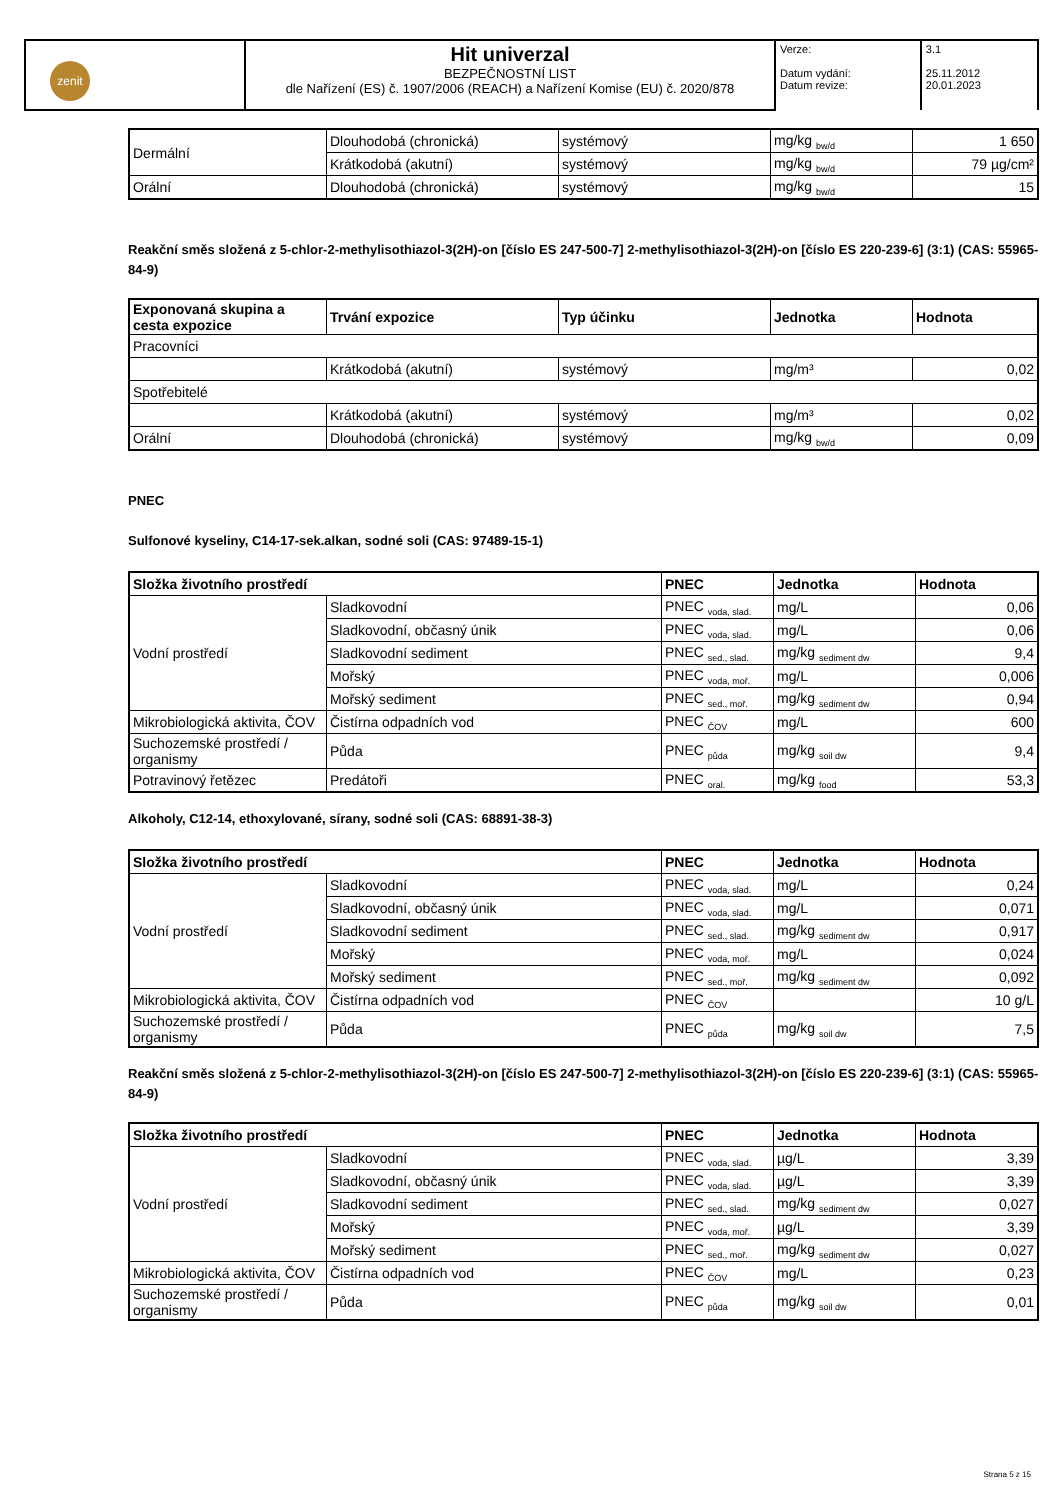| zenit | Hit univerzal BEZPEČNOSTNÍ LIST dle Nařízení (ES) č. 1907/2006 (REACH) a Nařízení Komise (EU) č. 2020/878 | Verze: Datum vydání: Datum revize: | 3.1 25.11.2012 20.01.2023 |
| Dermální | Dlouhodobá (chronická) | systémový | mg/kg <sub>bw/d</sub> | 1 650 |
| | Krátkodobá (akutní) | systémový | mg/kg <sub>bw/d</sub> | 79 µg/cm² |
| Orální | Dlouhodobá (chronická) | systémový | mg/kg <sub>bw/d</sub> | 15 |
Reakční směs složená z 5-chlor-2-methylisothiazol-3(2H)-on [číslo ES 247-500-7] 2-methylisothiazol-3(2H)-on [číslo ES 220-239-6] (3:1) (CAS: 55965-84-9)
| Exponovaná skupina a cesta expozice | Trvání expozice | Typ účinku | Jednotka | Hodnota |
| --- | --- | --- | --- | --- |
| Pracovníci | | | | |
| | Krátkodobá (akutní) | systémový | mg/m³ | 0,02 |
| Spotřebitelé | | | | |
| | Krátkodobá (akutní) | systémový | mg/m³ | 0,02 |
| Orální | Dlouhodobá (chronická) | systémový | mg/kg <sub>bw/d</sub> | 0,09 |
PNEC
Sulfonové kyseliny, C14-17-sek.alkan, sodné soli (CAS: 97489-15-1)
| Složka životního prostředí | | PNEC | Jednotka | Hodnota |
| --- | --- | --- | --- | --- |
| Vodní prostředí | Sladkovodní | PNEC <sub>voda, slad.</sub> | mg/L | 0,06 |
| | Sladkovodní, občasný únik | PNEC <sub>voda, slad.</sub> | mg/L | 0,06 |
| | Sladkovodní sediment | PNEC <sub>sed., slad.</sub> | mg/kg <sub>sediment dw</sub> | 9,4 |
| | Mořský | PNEC <sub>voda, moř.</sub> | mg/L | 0,006 |
| | Mořský sediment | PNEC <sub>sed., moř.</sub> | mg/kg <sub>sediment dw</sub> | 0,94 |
| Mikrobiologická aktivita, ČOV | Čistírna odpadních vod | PNEC <sub>ČOV</sub> | mg/L | 600 |
| Suchozemské prostředí / organismy | Půda | PNEC <sub>půda</sub> | mg/kg <sub>soil dw</sub> | 9,4 |
| Potravinový řetězec | Predátoři | PNEC <sub>oral.</sub> | mg/kg <sub>food</sub> | 53,3 |
Alkoholy, C12-14, ethoxylované, sírany, sodné soli (CAS: 68891-38-3)
| Složka životního prostředí | | PNEC | Jednotka | Hodnota |
| --- | --- | --- | --- | --- |
| Vodní prostředí | Sladkovodní | PNEC <sub>voda, slad.</sub> | mg/L | 0,24 |
| | Sladkovodní, občasný únik | PNEC <sub>voda, slad.</sub> | mg/L | 0,071 |
| | Sladkovodní sediment | PNEC <sub>sed., slad.</sub> | mg/kg <sub>sediment dw</sub> | 0,917 |
| | Mořský | PNEC <sub>voda, moř.</sub> | mg/L | 0,024 |
| | Mořský sediment | PNEC <sub>sed., moř.</sub> | mg/kg <sub>sediment dw</sub> | 0,092 |
| Mikrobiologická aktivita, ČOV | Čistírna odpadních vod | PNEC <sub>ČOV</sub> | | 10 g/L |
| Suchozemské prostředí / organismy | Půda | PNEC <sub>půda</sub> | mg/kg <sub>soil dw</sub> | 7,5 |
Reakční směs složená z 5-chlor-2-methylisothiazol-3(2H)-on [číslo ES 247-500-7] 2-methylisothiazol-3(2H)-on [číslo ES 220-239-6] (3:1) (CAS: 55965-84-9)
| Složka životního prostředí | | PNEC | Jednotka | Hodnota |
| --- | --- | --- | --- | --- |
| Vodní prostředí | Sladkovodní | PNEC <sub>voda, slad.</sub> | µg/L | 3,39 |
| | Sladkovodní, občasný únik | PNEC <sub>voda, slad.</sub> | µg/L | 3,39 |
| | Sladkovodní sediment | PNEC <sub>sed., slad.</sub> | mg/kg <sub>sediment dw</sub> | 0,027 |
| | Mořský | PNEC <sub>voda, moř.</sub> | µg/L | 3,39 |
| | Mořský sediment | PNEC <sub>sed., moř.</sub> | mg/kg <sub>sediment dw</sub> | 0,027 |
| Mikrobiologická aktivita, ČOV | Čistírna odpadních vod | PNEC <sub>ČOV</sub> | mg/L | 0,23 |
| Suchozemské prostředí / organismy | Půda | PNEC <sub>půda</sub> | mg/kg <sub>soil dw</sub> | 0,01 |
Strana 5 z 15